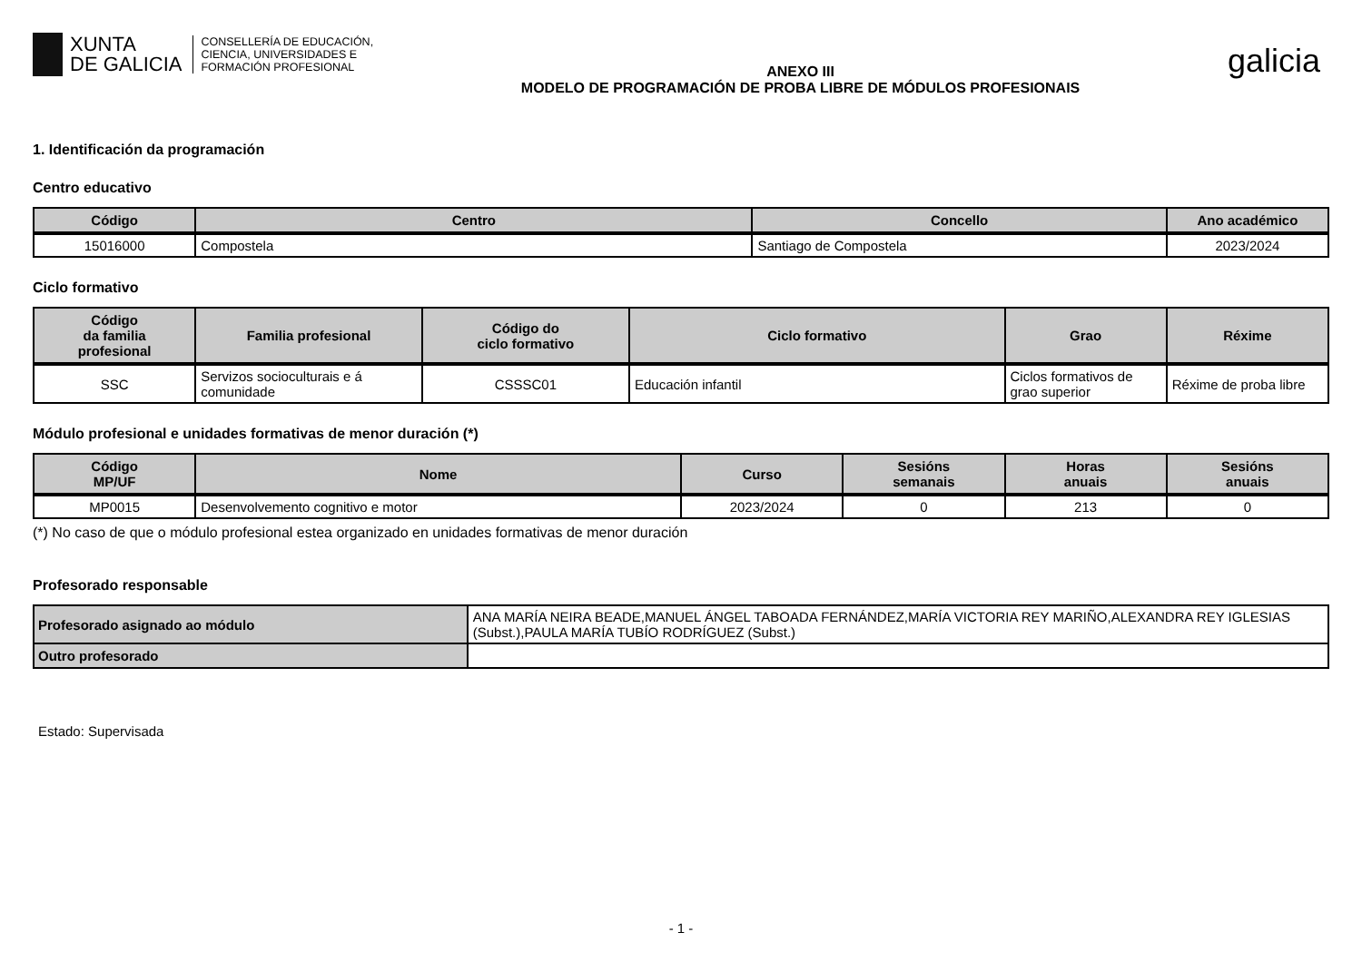XUNTA
DE GALICIA
CONSELLERÍA DE EDUCACIÓN,
CIENCIA, UNIVERSIDADES E
FORMACIÓN PROFESIONAL
ANEXO III
MODELO DE PROGRAMACIÓN DE PROBA LIBRE DE MÓDULOS PROFESIONAIS
galicia
1. Identificación da programación
Centro educativo
| Código | Centro | Concello | Ano académico |
| --- | --- | --- | --- |
| 15016000 | Compostela | Santiago de Compostela | 2023/2024 |
Ciclo formativo
| Código da familia profesional | Familia profesional | Código do ciclo formativo | Ciclo formativo | Grao | Réxime |
| --- | --- | --- | --- | --- | --- |
| SSC | Servizos socioculturais e á comunidade | CSSSC01 | Educación infantil | Ciclos formativos de grao superior | Réxime de proba libre |
Módulo profesional e unidades formativas de menor duración (*)
| Código MP/UF | Nome | Curso | Sesións semanais | Horas anuais | Sesións anuais |
| --- | --- | --- | --- | --- | --- |
| MP0015 | Desenvolvemento cognitivo e motor | 2023/2024 | 0 | 213 | 0 |
(*) No caso de que o módulo profesional estea organizado en unidades formativas de menor duración
Profesorado responsable
| Profesorado asignado ao módulo | ANA MARÍA NEIRA BEADE,MANUEL ÁNGEL TABOADA FERNÁNDEZ,MARÍA VICTORIA REY MARIÑO,ALEXANDRA REY IGLESIAS (Subst.),PAULA MARÍA TUBÍO RODRÍGUEZ (Subst.) |
| Outro profesorado | |
Estado: Supervisada
- 1 -